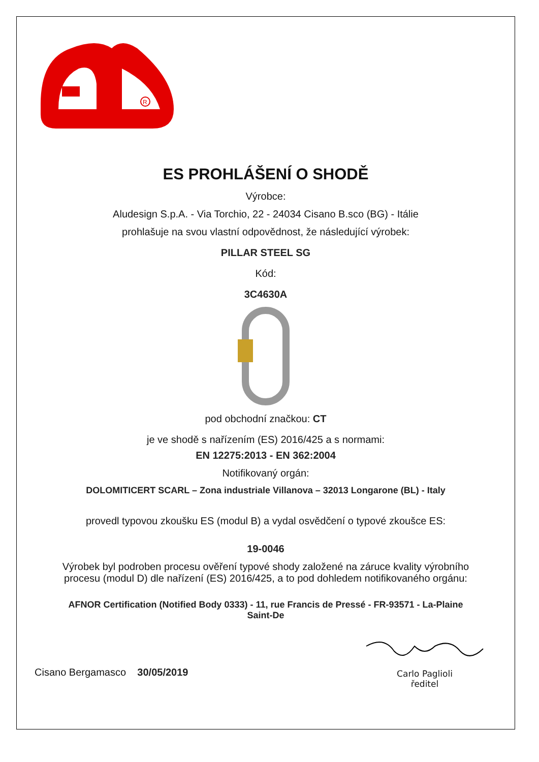R
ES PROHLÁŠENÍ O SHODĚ
Výrobce:
Aludesign S.p.A. - Via Torchio, 22 - 24034 Cisano B.sco (BG) - Itálie
prohlašuje na svou vlastní odpovědnost, že následující výrobek:
PILLAR STEEL SG
Kód:
3C4630A
pod obchodní značkou: CT
je ve shodě s nařízením (ES) 2016/425 a s normami:
EN 12275:2013 - EN 362:2004
Notifikovaný orgán:
DOLOMITICERT SCARL – Zona industriale Villanova – 32013 Longarone (BL) - Italy
provedl typovou zkoušku ES (modul B) a vydal osvědčení o typové zkoušce ES:
19-0046
Výrobek byl podroben procesu ověření typové shody založené na záruce kvality výrobního
procesu (modul D) dle nařízení (ES) 2016/425, a to pod dohledem notifikovaného orgánu:
AFNOR Certification (Notified Body 0333) - 11, rue Francis de Pressé - FR-93571 - La-Plaine
Saint-De
Cisano Bergamasco 30/05/2019
Carlo Paglioli
ředitel